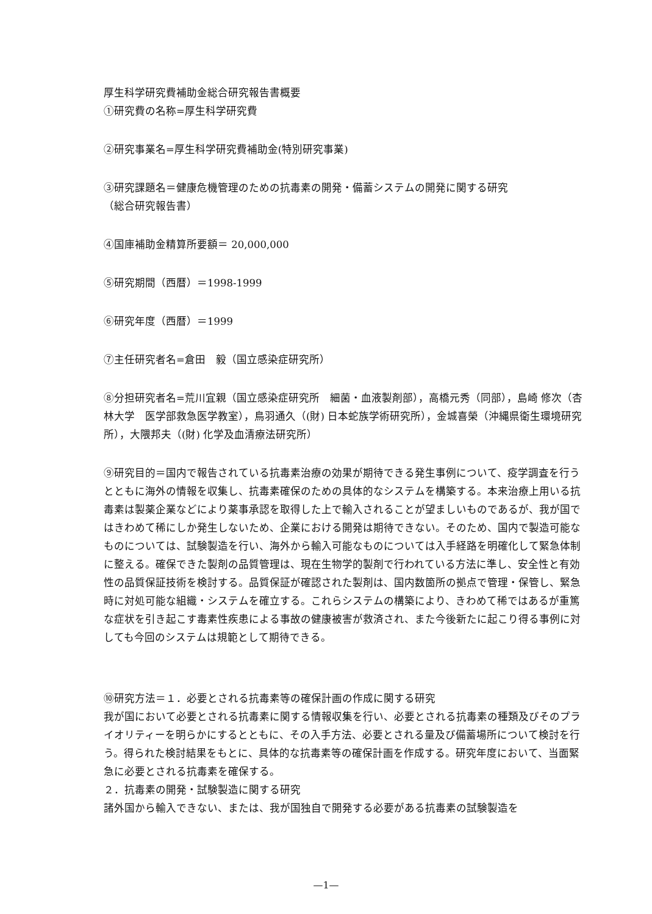厚生科学研究費補助金総合研究報告書概要
①研究費の名称=厚生科学研究費
②研究事業名=厚生科学研究費補助金(特別研究事業)
③研究課題名＝健康危機管理のための抗毒素の開発・備蓄システムの開発に関する研究
（総合研究報告書）
④国庫補助金精算所要額＝ 20,000,000
⑤研究期間（西暦）＝1998-1999
⑥研究年度（西暦）＝1999
⑦主任研究者名=倉田　毅（国立感染症研究所）
⑧分担研究者名=荒川宜親（国立感染症研究所　細菌・血液製剤部），高橋元秀（同部），島崎 修次（杏林大学　医学部救急医学教室），鳥羽通久（(財) 日本蛇族学術研究所），金城喜榮（沖縄県衛生環境研究所），大隈邦夫（(財) 化学及血清療法研究所）
⑨研究目的＝国内で報告されている抗毒素治療の効果が期待できる発生事例について、疫学調査を行うとともに海外の情報を収集し、抗毒素確保のための具体的なシステムを構築する。本来治療上用いる抗毒素は製薬企業などにより薬事承認を取得した上で輸入されることが望ましいものであるが、我が国ではきわめて稀にしか発生しないため、企業における開発は期待できない。そのため、国内で製造可能なものについては、試験製造を行い、海外から輸入可能なものについては入手経路を明確化して緊急体制に整える。確保できた製剤の品質管理は、現在生物学的製剤で行われている方法に準し、安全性と有効性の品質保証技術を検討する。品質保証が確認された製剤は、国内数箇所の拠点で管理・保管し、緊急時に対処可能な組織・システムを確立する。これらシステムの構築により、きわめて稀ではあるが重篤な症状を引き起こす毒素性疾患による事故の健康被害が救済され、また今後新たに起こり得る事例に対しても今回のシステムは規範として期待できる。
⑩研究方法＝１．必要とされる抗毒素等の確保計画の作成に関する研究
我が国において必要とされる抗毒素に関する情報収集を行い、必要とされる抗毒素の種類及びそのプライオリティーを明らかにするとともに、その入手方法、必要とされる量及び備蓄場所について検討を行う。得られた検討結果をもとに、具体的な抗毒素等の確保計画を作成する。研究年度において、当面緊急に必要とされる抗毒素を確保する。
２．抗毒素の開発・試験製造に関する研究
諸外国から輸入できない、または、我が国独自で開発する必要がある抗毒素の試験製造を
—1—